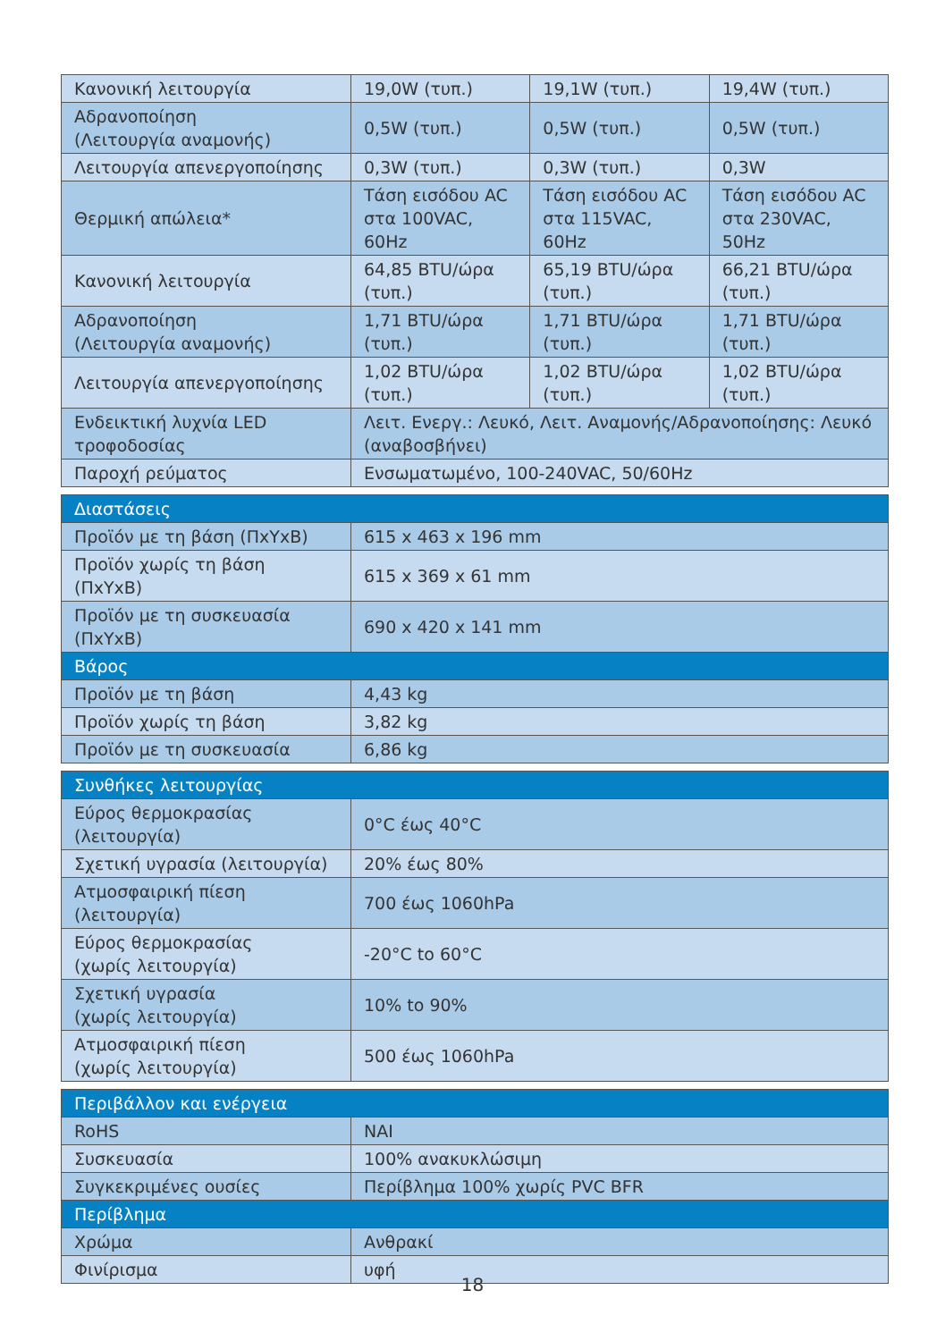| Κανονική λειτουργία | 19,0W (τυπ.) | 19,1W (τυπ.) | 19,4W (τυπ.) |
| Αδρανοποίηση (Λειτουργία αναμονής) | 0,5W (τυπ.) | 0,5W (τυπ.) | 0,5W (τυπ.) |
| Λειτουργία απενεργοποίησης | 0,3W (τυπ.) | 0,3W (τυπ.) | 0,3W |
| Θερμική απώλεια* | Τάση εισόδου AC στα 100VAC, 60Hz | Τάση εισόδου AC στα 115VAC, 60Hz | Τάση εισόδου AC στα 230VAC, 50Hz |
| Κανονική λειτουργία | 64,85 BTU/ώρα (τυπ.) | 65,19 BTU/ώρα (τυπ.) | 66,21 BTU/ώρα (τυπ.) |
| Αδρανοποίηση (Λειτουργία αναμονής) | 1,71 BTU/ώρα (τυπ.) | 1,71 BTU/ώρα (τυπ.) | 1,71 BTU/ώρα (τυπ.) |
| Λειτουργία απενεργοποίησης | 1,02 BTU/ώρα (τυπ.) | 1,02 BTU/ώρα (τυπ.) | 1,02 BTU/ώρα (τυπ.) |
| Ενδεικτική λυχνία LED τροφοδοσίας | Λειτ. Ενεργ.: Λευκό, Λειτ. Αναμονής/Αδρανοποίησης: Λευκό (αναβοσβήνει) | | |
| Παροχή ρεύματος | Ενσωματωμένο, 100-240VAC, 50/60Hz | | |
| Διαστάσεις | |
| Προϊόν με τη βάση (ΠxΥxΒ) | 615 x 463 x 196 mm |
| Προϊόν χωρίς τη βάση (ΠxΥxΒ) | 615 x 369 x 61 mm |
| Προϊόν με τη συσκευασία (ΠxΥxΒ) | 690 x 420 x 141 mm |
| Βάρος | |
| Προϊόν με τη βάση | 4,43 kg |
| Προϊόν χωρίς τη βάση | 3,82 kg |
| Προϊόν με τη συσκευασία | 6,86 kg |
| Συνθήκες λειτουργίας | |
| Εύρος θερμοκρασίας (λειτουργία) | 0°C έως 40°C |
| Σχετική υγρασία (λειτουργία) | 20% έως 80% |
| Ατμοσφαιρική πίεση (λειτουργία) | 700 έως 1060hPa |
| Εύρος θερμοκρασίας (χωρίς λειτουργία) | -20°C to 60°C |
| Σχετική υγρασία (χωρίς λειτουργία) | 10% to 90% |
| Ατμοσφαιρική πίεση (χωρίς λειτουργία) | 500 έως 1060hPa |
| Περιβάλλον και ενέργεια | |
| RoHS | ΝΑΙ |
| Συσκευασία | 100% ανακυκλώσιμη |
| Συγκεκριμένες ουσίες | Περίβλημα 100% χωρίς PVC BFR |
| Περίβλημα | |
| Χρώμα | Ανθρακί |
| Φινίρισμα | υφή |
18